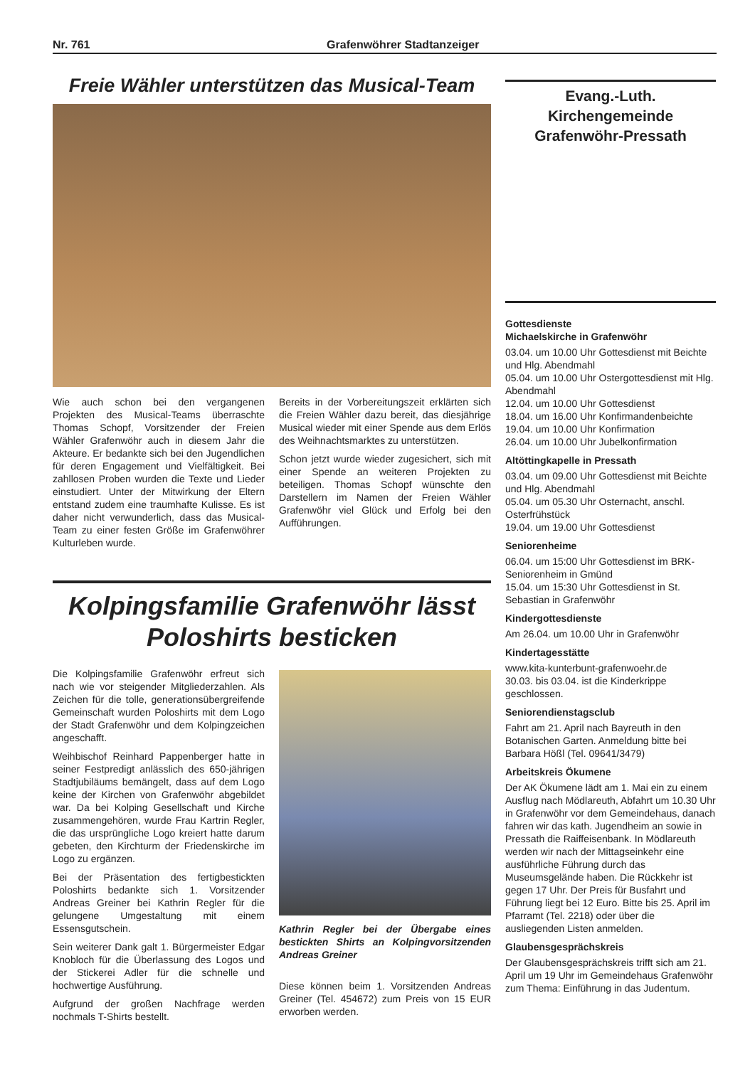Nr. 761 Grafenwöhrer Stadtanzeiger
Freie Wähler unterstützen das Musical-Team
Wie auch schon bei den vergangenen Projekten des Musical-Teams überraschte Thomas Schopf, Vorsitzender der Freien Wähler Grafenwöhr auch in diesem Jahr die Akteure. Er bedankte sich bei den Jugendlichen für deren Engagement und Vielfältigkeit. Bei zahllosen Proben wurden die Texte und Lieder einstudiert. Unter der Mitwirkung der Eltern entstand zudem eine traumhafte Kulisse. Es ist daher nicht verwunderlich, dass das Musical-Team zu einer festen Größe im Grafenwöhrer Kulturleben wurde.
Bereits in der Vorbereitungszeit erklärten sich die Freien Wähler dazu bereit, das diesjährige Musical wieder mit einer Spende aus dem Erlös des Weihnachtsmarktes zu unterstützen.
Schon jetzt wurde wieder zugesichert, sich mit einer Spende an weiteren Projekten zu beteiligen. Thomas Schopf wünschte den Darstellern im Namen der Freien Wähler Grafenwöhr viel Glück und Erfolg bei den Aufführungen.
Kolpingsfamilie Grafenwöhr lässt Poloshirts besticken
Die Kolpingsfamilie Grafenwöhr erfreut sich nach wie vor steigender Mitgliederzahlen. Als Zeichen für die tolle, generationsübergreifende Gemeinschaft wurden Poloshirts mit dem Logo der Stadt Grafenwöhr und dem Kolpingzeichen angeschafft.
Weihbischof Reinhard Pappenberger hatte in seiner Festpredigt anlässlich des 650-jährigen Stadtjubiläums bemängelt, dass auf dem Logo keine der Kirchen von Grafenwöhr abgebildet war. Da bei Kolping Gesellschaft und Kirche zusammengehören, wurde Frau Kartrin Regler, die das ursprüngliche Logo kreiert hatte darum gebeten, den Kirchturm der Friedenskirche im Logo zu ergänzen.
Bei der Präsentation des fertigbestickten Poloshirts bedankte sich 1. Vorsitzender Andreas Greiner bei Kathrin Regler für die gelungene Umgestaltung mit einem Essensgutschein.
Sein weiterer Dank galt 1. Bürgermeister Edgar Knobloch für die Überlassung des Logos und der Stickerei Adler für die schnelle und hochwertige Ausführung.
Aufgrund der großen Nachfrage werden nochmals T-Shirts bestellt.
Kathrin Regler bei der Übergabe eines bestickten Shirts an Kolpingvorsitzenden Andreas Greiner
Diese können beim 1. Vorsitzenden Andreas Greiner (Tel. 454672) zum Preis von 15 EUR erworben werden.
Evang.-Luth. Kirchengemeinde
Grafenwöhr-Pressath
Gottesdienste
Michaelskirche in Grafenwöhr
03.04. um 10.00 Uhr Gottesdienst mit Beichte und Hlg. Abendmahl
05.04. um 10.00 Uhr Ostergottesdienst mit Hlg. Abendmahl
12.04. um 10.00 Uhr Gottesdienst
18.04. um 16.00 Uhr Konfirmandenbeichte
19.04. um 10.00 Uhr Konfirmation
26.04. um 10.00 Uhr Jubelkonfirmation
Altöttingkapelle in Pressath
03.04. um 09.00 Uhr Gottesdienst mit Beichte und Hlg. Abendmahl
05.04. um 05.30 Uhr Osternacht, anschl. Osterfrühstück
19.04. um 19.00 Uhr Gottesdienst
Seniorenheime
06.04. um 15:00 Uhr Gottesdienst im BRK-Seniorenheim in Gmünd
15.04. um 15:30 Uhr Gottesdienst in St. Sebastian in Grafenwöhr
Kindergottesdienste
Am 26.04. um 10.00 Uhr in Grafenwöhr
Kindertagesstätte
www.kita-kunterbunt-grafenwoehr.de
30.03. bis 03.04. ist die Kinderkrippe geschlossen.
Seniorendienstagsclub
Fahrt am 21. April nach Bayreuth in den Botanischen Garten. Anmeldung bitte bei Barbara Hößl (Tel. 09641/3479)
Arbeitskreis Ökumene
Der AK Ökumene lädt am 1. Mai ein zu einem Ausflug nach Mödlareuth, Abfahrt um 10.30 Uhr in Grafenwöhr vor dem Gemeindehaus, danach fahren wir das kath. Jugendheim an sowie in Pressath die Raiffeisenbank. In Mödlareuth werden wir nach der Mittagseinkehr eine ausführliche Führung durch das Museumsgelände haben. Die Rückkehr ist gegen 17 Uhr. Der Preis für Busfahrt und Führung liegt bei 12 Euro. Bitte bis 25. April im Pfarramt (Tel. 2218) oder über die ausliegenden Listen anmelden.
Glaubensgesprächskreis
Der Glaubensgesprächskreis trifft sich am 21. April um 19 Uhr im Gemeindehaus Grafenwöhr zum Thema: Einführung in das Judentum.